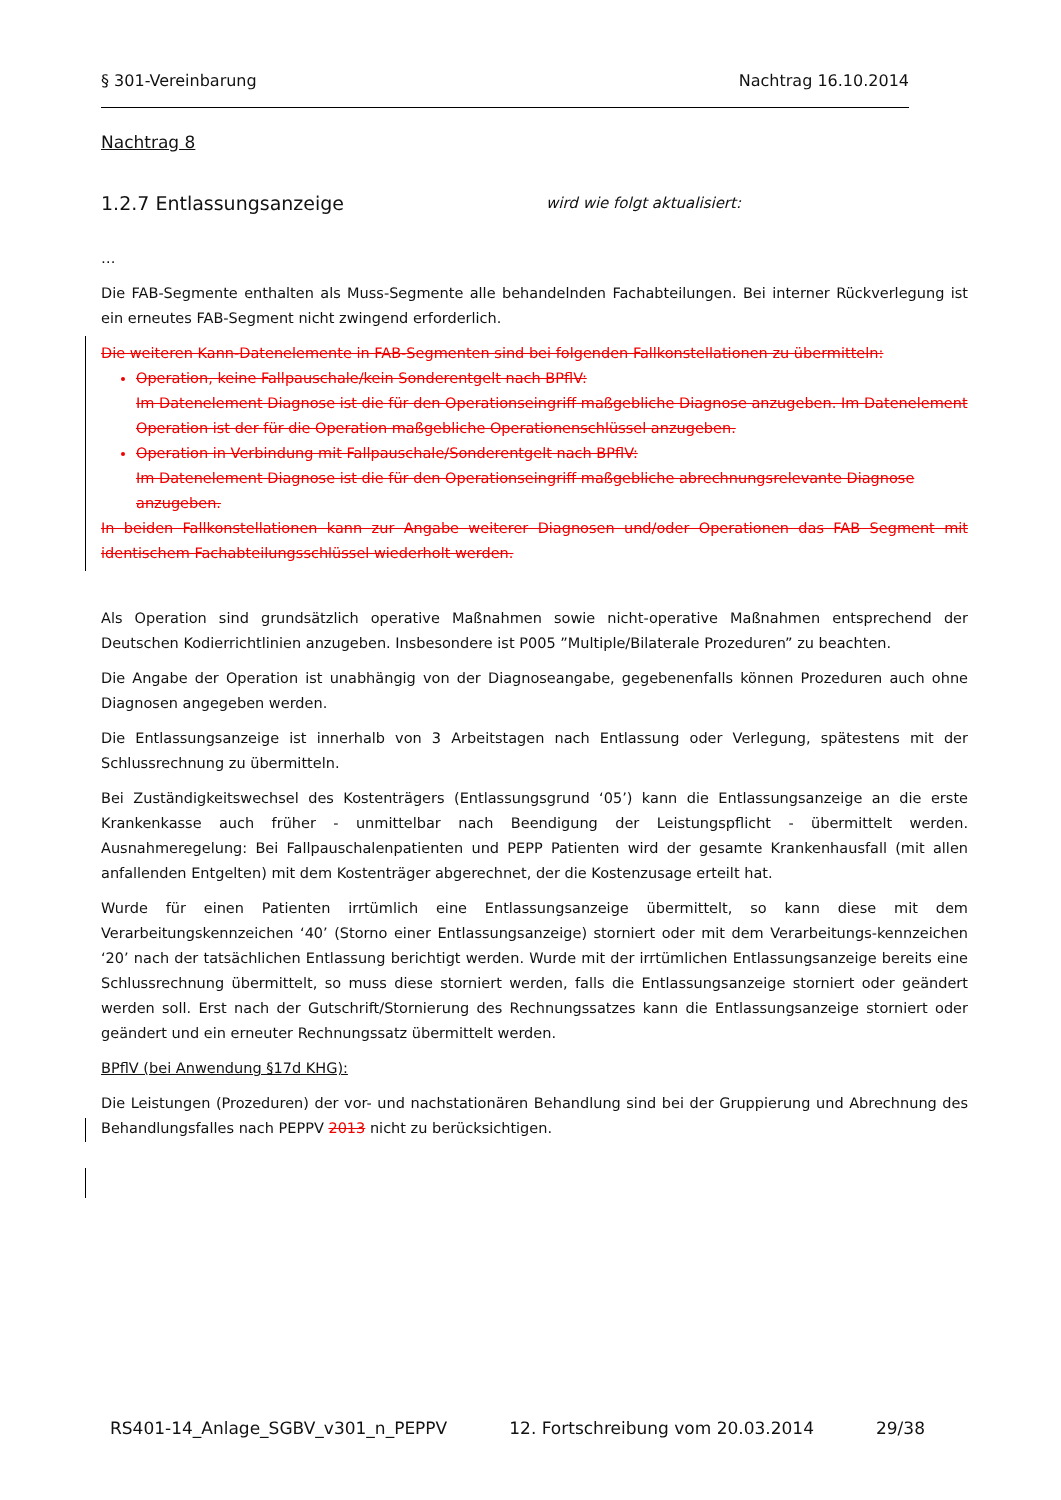§ 301-Vereinbarung Nachtrag 16.10.2014
Nachtrag 8
1.2.7 Entlassungsanzeige wird wie folgt aktualisiert:
…
Die FAB-Segmente enthalten als Muss-Segmente alle behandelnden Fachabteilungen. Bei interner Rückverlegung ist ein erneutes FAB-Segment nicht zwingend erforderlich.
Die weiteren Kann-Datenelemente in FAB-Segmenten sind bei folgenden Fallkonstellationen zu übermitteln:
Operation, keine Fallpauschale/kein Sonderentgelt nach BPflV:
Im Datenelement Diagnose ist die für den Operationseingriff maßgebliche Diagnose anzugeben. Im Datenelement Operation ist der für die Operation maßgebliche Operationenschlüssel anzugeben.
Operation in Verbindung mit Fallpauschale/Sonderentgelt nach BPflV:
Im Datenelement Diagnose ist die für den Operationseingriff maßgebliche abrechnungsrelevante Diagnose anzugeben.
In beiden Fallkonstellationen kann zur Angabe weiterer Diagnosen und/oder Operationen das FAB Segment mit identischem Fachabteilungsschlüssel wiederholt werden.
Als Operation sind grundsätzlich operative Maßnahmen sowie nicht-operative Maßnahmen entsprechend der Deutschen Kodierrichtlinien anzugeben. Insbesondere ist P005 ”Multiple/Bilaterale Prozeduren” zu beachten.
Die Angabe der Operation ist unabhängig von der Diagnoseangabe, gegebenenfalls können Prozeduren auch ohne Diagnosen angegeben werden.
Die Entlassungsanzeige ist innerhalb von 3 Arbeitstagen nach Entlassung oder Verlegung, spätestens mit der Schlussrechnung zu übermitteln.
Bei Zuständigkeitswechsel des Kostenträgers (Entlassungsgrund ‘05’) kann die Entlassungsanzeige an die erste Krankenkasse auch früher - unmittelbar nach Beendigung der Leistungspflicht - übermittelt werden. Ausnahmeregelung: Bei Fallpauschalenpatienten und PEPP Patienten wird der gesamte Krankenhausfall (mit allen anfallenden Entgelten) mit dem Kostenträger abgerechnet, der die Kostenzusage erteilt hat.
Wurde für einen Patienten irrtümlich eine Entlassungsanzeige übermittelt, so kann diese mit dem Verarbeitungskennzeichen ‘40’ (Storno einer Entlassungsanzeige) storniert oder mit dem Verarbeitungs-kennzeichen ‘20’ nach der tatsächlichen Entlassung berichtigt werden. Wurde mit der irrtümlichen Entlassungsanzeige bereits eine Schlussrechnung übermittelt, so muss diese storniert werden, falls die Entlassungsanzeige storniert oder geändert werden soll. Erst nach der Gutschrift/Stornierung des Rechnungssatzes kann die Entlassungsanzeige storniert oder geändert und ein erneuter Rechnungssatz übermittelt werden.
BPflV (bei Anwendung §17d KHG):
Die Leistungen (Prozeduren) der vor- und nachstationären Behandlung sind bei der Gruppierung und Abrechnung des Behandlungsfalles nach PEPPV 2013 nicht zu berücksichtigen.
RS401-14_Anlage_SGBV_v301_n_PEPPV 12. Fortschreibung vom 20.03.2014 29/38